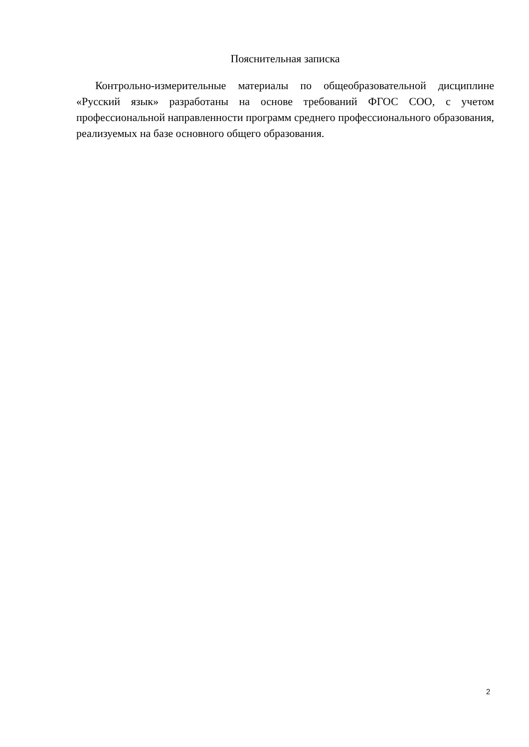Пояснительная записка
Контрольно-измерительные материалы по общеобразовательной дисциплине «Русский язык» разработаны на основе требований ФГОС СОО, с учетом профессиональной направленности программ среднего профессионального образования, реализуемых на базе основного общего образования.
2